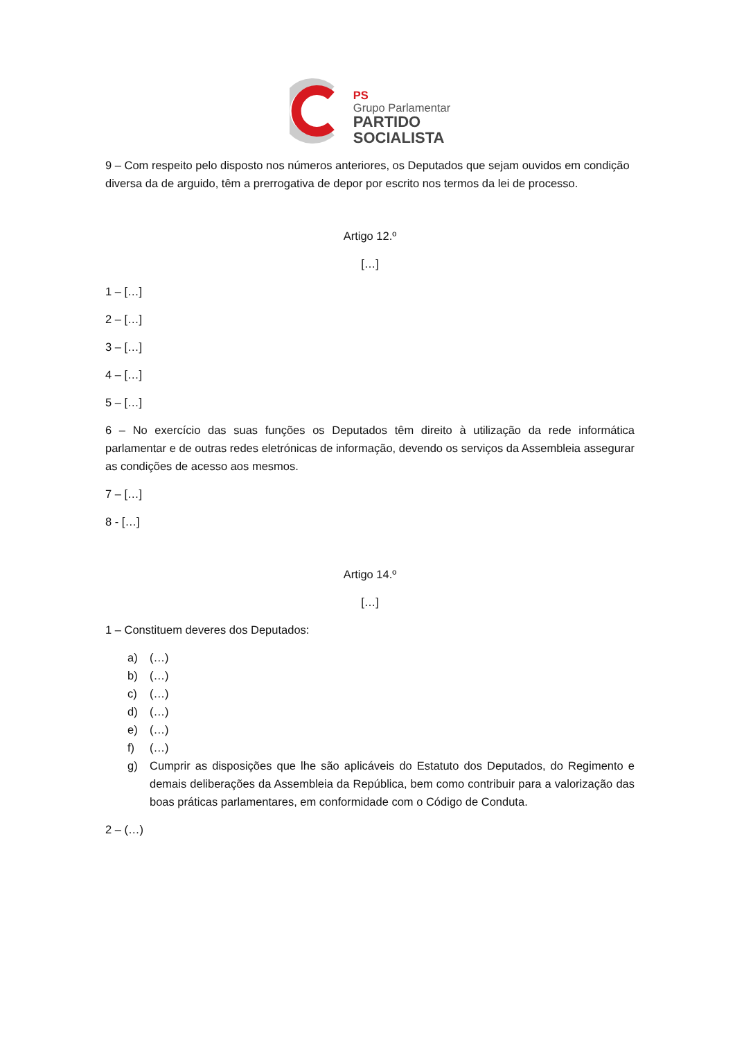PS
Grupo Parlamentar
PARTIDO
SOCIALISTA
9 – Com respeito pelo disposto nos números anteriores, os Deputados que sejam ouvidos em condição diversa da de arguido, têm a prerrogativa de depor por escrito nos termos da lei de processo.
Artigo 12.º
[…]
1 – […]
2 – […]
3 – […]
4 – […]
5 – […]
6 – No exercício das suas funções os Deputados têm direito à utilização da rede informática parlamentar e de outras redes eletrónicas de informação, devendo os serviços da Assembleia assegurar as condições de acesso aos mesmos.
7 – […]
8 - […]
Artigo 14.º
[…]
1 – Constituem deveres dos Deputados:
a) (…)
b) (…)
c) (…)
d) (…)
e) (…)
f) (…)
g) Cumprir as disposições que lhe são aplicáveis do Estatuto dos Deputados, do Regimento e demais deliberações da Assembleia da República, bem como contribuir para a valorização das boas práticas parlamentares, em conformidade com o Código de Conduta.
2 – (…)